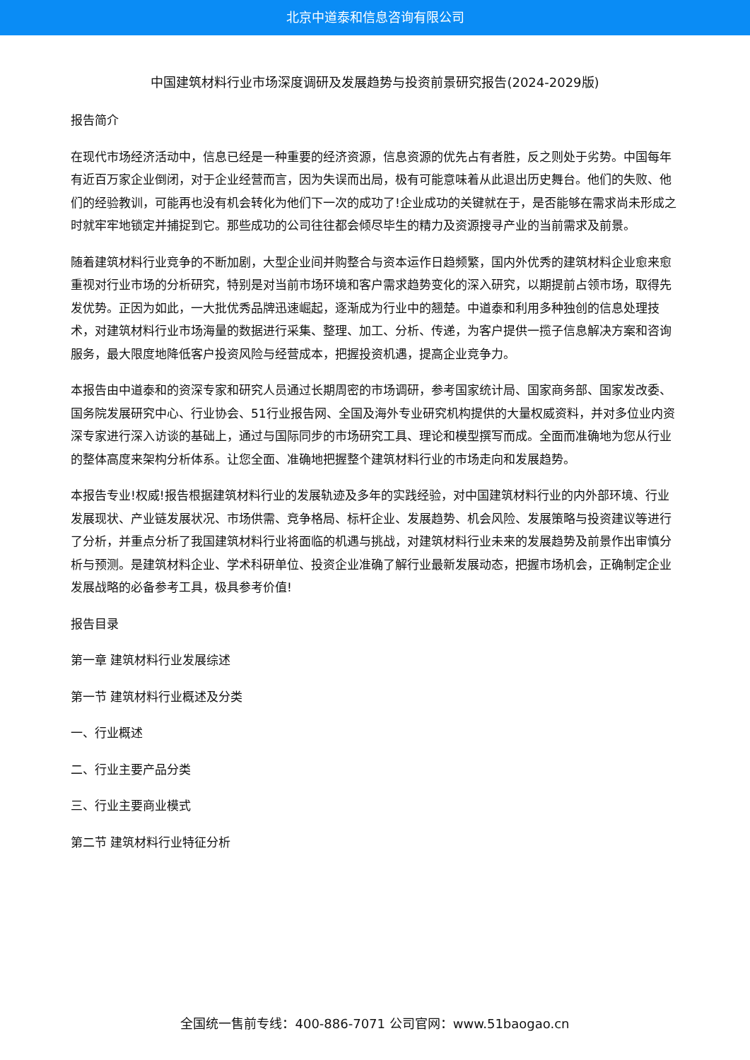北京中道泰和信息咨询有限公司
中国建筑材料行业市场深度调研及发展趋势与投资前景研究报告(2024-2029版)
报告简介
在现代市场经济活动中，信息已经是一种重要的经济资源，信息资源的优先占有者胜，反之则处于劣势。中国每年有近百万家企业倒闭，对于企业经营而言，因为失误而出局，极有可能意味着从此退出历史舞台。他们的失败、他们的经验教训，可能再也没有机会转化为他们下一次的成功了!企业成功的关键就在于，是否能够在需求尚未形成之时就牢牢地锁定并捕捉到它。那些成功的公司往往都会倾尽毕生的精力及资源搜寻产业的当前需求及前景。
随着建筑材料行业竞争的不断加剧，大型企业间并购整合与资本运作日趋频繁，国内外优秀的建筑材料企业愈来愈重视对行业市场的分析研究，特别是对当前市场环境和客户需求趋势变化的深入研究，以期提前占领市场，取得先发优势。正因为如此，一大批优秀品牌迅速崛起，逐渐成为行业中的翘楚。中道泰和利用多种独创的信息处理技术，对建筑材料行业市场海量的数据进行采集、整理、加工、分析、传递，为客户提供一揽子信息解决方案和咨询服务，最大限度地降低客户投资风险与经营成本，把握投资机遇，提高企业竞争力。
本报告由中道泰和的资深专家和研究人员通过长期周密的市场调研，参考国家统计局、国家商务部、国家发改委、国务院发展研究中心、行业协会、51行业报告网、全国及海外专业研究机构提供的大量权威资料，并对多位业内资深专家进行深入访谈的基础上，通过与国际同步的市场研究工具、理论和模型撰写而成。全面而准确地为您从行业的整体高度来架构分析体系。让您全面、准确地把握整个建筑材料行业的市场走向和发展趋势。
本报告专业!权威!报告根据建筑材料行业的发展轨迹及多年的实践经验，对中国建筑材料行业的内外部环境、行业发展现状、产业链发展状况、市场供需、竞争格局、标杆企业、发展趋势、机会风险、发展策略与投资建议等进行了分析，并重点分析了我国建筑材料行业将面临的机遇与挑战，对建筑材料行业未来的发展趋势及前景作出审慎分析与预测。是建筑材料企业、学术科研单位、投资企业准确了解行业最新发展动态，把握市场机会，正确制定企业发展战略的必备参考工具，极具参考价值!
报告目录
第一章 建筑材料行业发展综述
第一节 建筑材料行业概述及分类
一、行业概述
二、行业主要产品分类
三、行业主要商业模式
第二节 建筑材料行业特征分析
全国统一售前专线：400-886-7071 公司官网：www.51baogao.cn